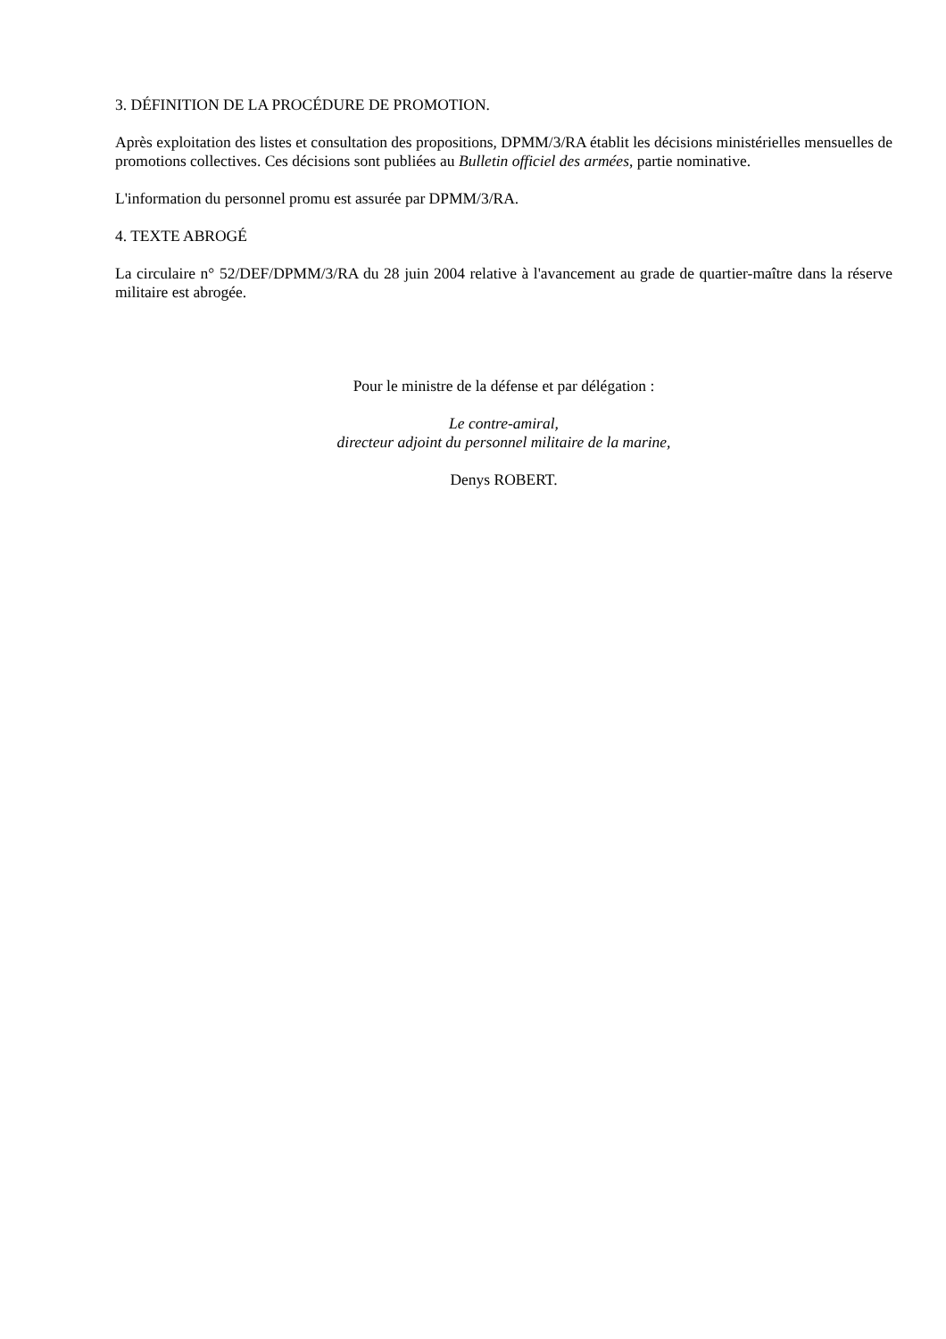3. DÉFINITION DE LA PROCÉDURE DE PROMOTION.
Après exploitation des listes et consultation des propositions, DPMM/3/RA établit les décisions ministérielles mensuelles de promotions collectives. Ces décisions sont publiées au Bulletin officiel des armées, partie nominative.
L'information du personnel promu est assurée par DPMM/3/RA.
4. TEXTE ABROGÉ
La circulaire n° 52/DEF/DPMM/3/RA du 28 juin 2004 relative à l'avancement au grade de quartier-maître dans la réserve militaire est abrogée.
Pour le ministre de la défense et par délégation :
Le contre-amiral,
directeur adjoint du personnel militaire de la marine,
Denys ROBERT.